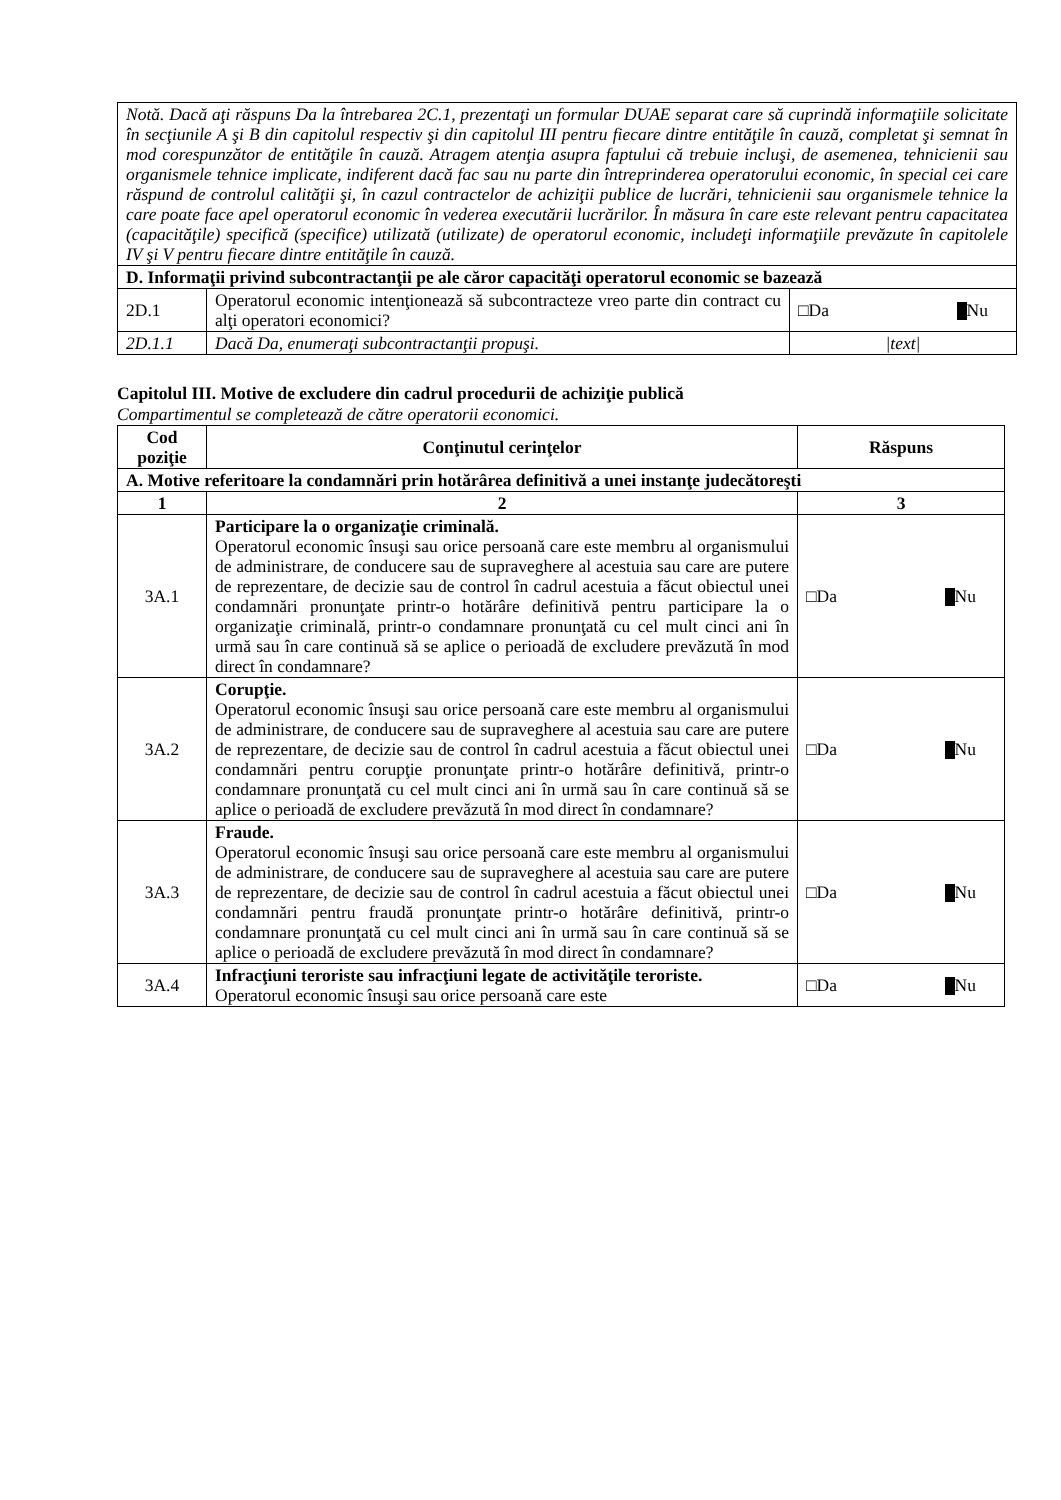| Notă. Dacă aţi răspuns Da la întrebarea 2C.1, prezentaţi un formular DUAE separat care să cuprindă informaţiile solicitate în secţiunile A şi B din capitolul respectiv şi din capitolul III pentru fiecare dintre entităţile în cauză, completat şi semnat în mod corespunzător de entităţile în cauză. Atragem atenţia asupra faptului că trebuie incluşi, de asemenea, tehnicienii sau organismele tehnice implicate, indiferent dacă fac sau nu parte din întreprinderea operatorului economic, în special cei care răspund de controlul calităţii şi, în cazul contractelor de achiziţii publice de lucrări, tehnicienii sau organismele tehnice la care poate face apel operatorul economic în vederea executării lucrărilor. În măsura în care este relevant pentru capacitatea (capacităţile) specifică (specifice) utilizată (utilizate) de operatorul economic, includeţi informaţiile prevăzute în capitolele IV şi V pentru fiecare dintre entităţile în cauză. | | |
| D. Informaţii privind subcontractanţii pe ale căror capacităţi operatorul economic se bazează | | |
| 2D.1 | Operatorul economic intenţionează să subcontracteze vreo parte din contract cu alţi operatori economici? | □Da Nu |
| 2D.1.1 | Dacă Da, enumeraţi subcontractanţii propuşi. | /text/ |
Capitolul III. Motive de excludere din cadrul procedurii de achiziţie publică
Compartimentul se completează de către operatorii economici.
| Cod poziţie | Conţinutul cerinţelor | Răspuns |
| --- | --- | --- |
| A. Motive referitoare la condamnări prin hotărârea definitivă a unei instanţe judecătoreşti | | |
| 1 | 2 | 3 |
| 3A.1 | Participare la o organizaţie criminală. Operatorul economic însuşi sau orice persoană care este membru al organismului de administrare, de conducere sau de supraveghere al acestuia sau care are putere de reprezentare, de decizie sau de control în cadrul acestuia a făcut obiectul unei condamnări pronunţate printr-o hotărâre definitivă pentru participare la o organizaţie criminală, printr-o condamnare pronunţată cu cel mult cinci ani în urmă sau în care continuă să se aplice o perioadă de excludere prevăzută în mod direct în condamnare? | □Da Nu |
| 3A.2 | Corupţie. Operatorul economic însuşi sau orice persoană care este membru al organismului de administrare, de conducere sau de supraveghere al acestuia sau care are putere de reprezentare, de decizie sau de control în cadrul acestuia a făcut obiectul unei condamnări pentru corupţie pronunţate printr-o hotărâre definitivă, printr-o condamnare pronunţată cu cel mult cinci ani în urmă sau în care continuă să se aplice o perioadă de excludere prevăzută în mod direct în condamnare? | □Da Nu |
| 3A.3 | Fraude. Operatorul economic însuşi sau orice persoană care este membru al organismului de administrare, de conducere sau de supraveghere al acestuia sau care are putere de reprezentare, de decizie sau de control în cadrul acestuia a făcut obiectul unei condamnări pentru fraudă pronunţate printr-o hotărâre definitivă, printr-o condamnare pronunţată cu cel mult cinci ani în urmă sau în care continuă să se aplice o perioadă de excludere prevăzută în mod direct în condamnare? | □Da Nu |
| 3A.4 | Infracţiuni teroriste sau infracţiuni legate de activităţile teroriste. Operatorul economic însuşi sau orice persoană care este | □Da Nu |